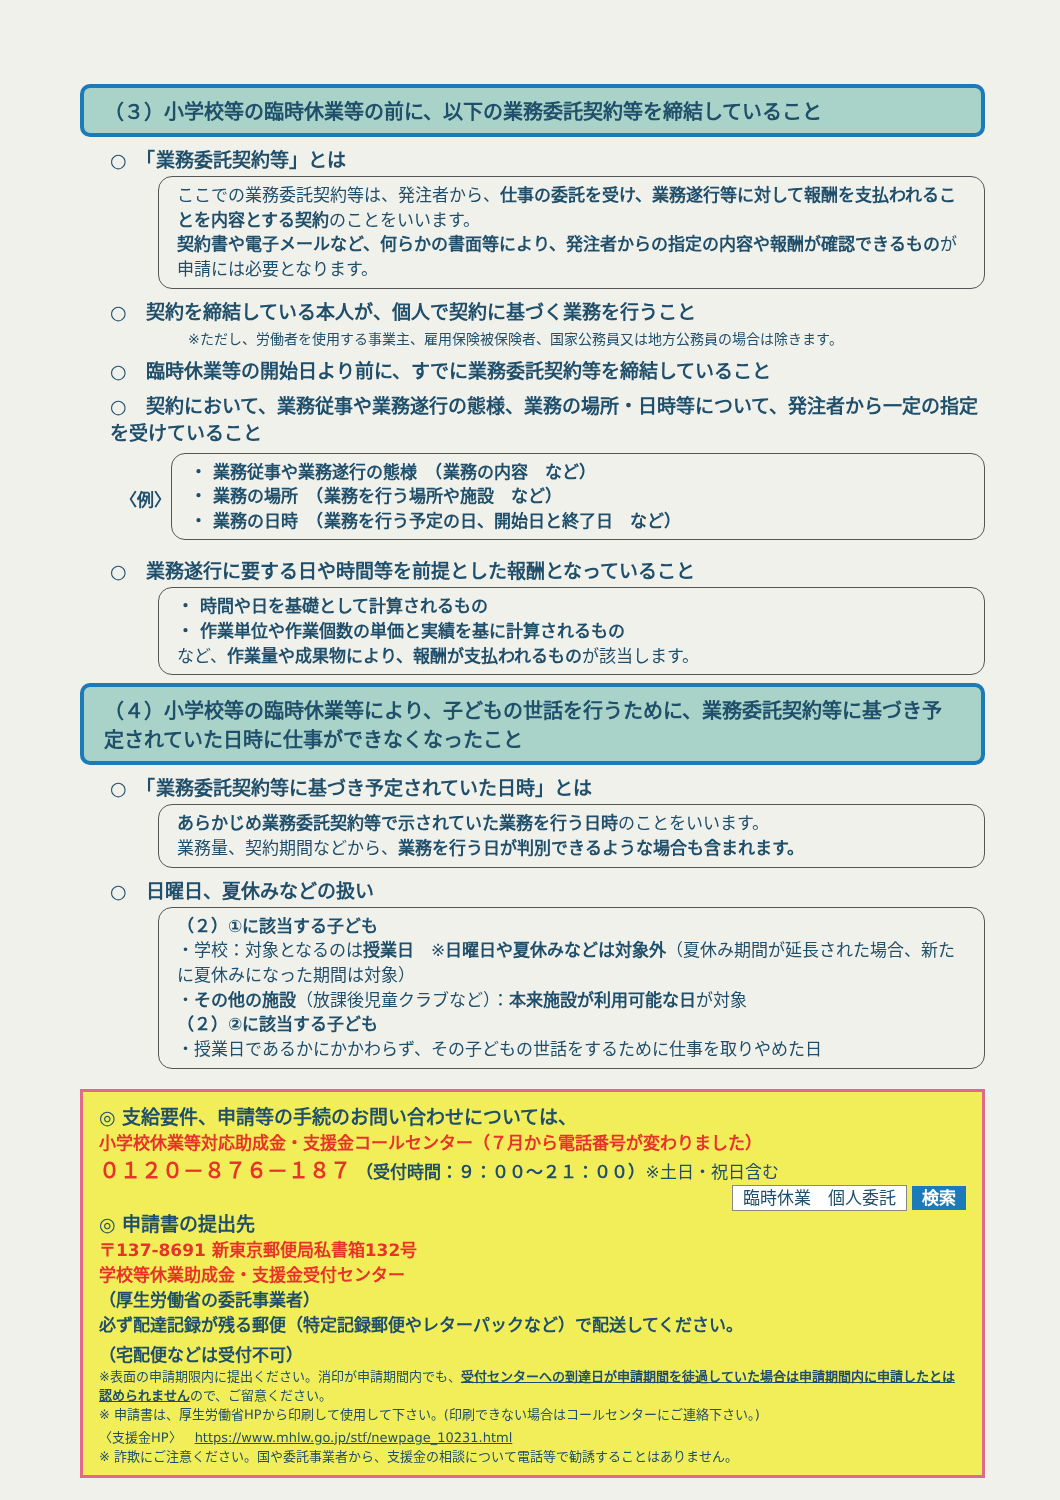（３）小学校等の臨時休業等の前に、以下の業務委託契約等を締結していること
○　「業務委託契約等」とは
ここでの業務委託契約等は、発注者から、仕事の委託を受け、業務遂行等に対して報酬を支払われることを内容とする契約のことをいいます。
契約書や電子メールなど、何らかの書面等により、発注者からの指定の内容や報酬が確認できるものが申請には必要となります。
○　契約を締結している本人が、個人で契約に基づく業務を行うこと
※ただし、労働者を使用する事業主、雇用保険被保険者、国家公務員又は地方公務員の場合は除きます。
○　臨時休業等の開始日より前に、すでに業務委託契約等を締結していること
○　契約において、業務従事や業務遂行の態様、業務の場所・日時等について、発注者から一定の指定を受けていること
〈例〉
・ 業務従事や業務遂行の態様　（業務の内容　など）
・ 業務の場所　（業務を行う場所や施設　など）
・ 業務の日時　（業務を行う予定の日、開始日と終了日　など）
○　業務遂行に要する日や時間等を前提とした報酬となっていること
・ 時間や日を基礎として計算されるもの
・ 作業単位や作業個数の単価と実績を基に計算されるもの
など、作業量や成果物により、報酬が支払われるものが該当します。
（４）小学校等の臨時休業等により、子どもの世話を行うために、業務委託契約等に基づき予定されていた日時に仕事ができなくなったこと
○　「業務委託契約等に基づき予定されていた日時」とは
あらかじめ業務委託契約等で示されていた業務を行う日時のことをいいます。
業務量、契約期間などから、業務を行う日が判別できるような場合も含まれます。
○　日曜日、夏休みなどの扱い
（２）①に該当する子ども
・学校：対象となるのは授業日　※日曜日や夏休みなどは対象外（夏休み期間が延長された場合、新たに夏休みになった期間は対象）
・その他の施設（放課後児童クラブなど）：本来施設が利用可能な日が対象
（２）②に該当する子ども
・授業日であるかにかかわらず、その子どもの世話をするために仕事を取りやめた日
◎ 支給要件、申請等の手続のお問い合わせについては、
小学校休業等対応助成金・支援金コールセンター（７月から電話番号が変わりました）
０１２０－８７６－１８７ （受付時間：９：００～２１：００）※土日・祝日含む
臨時休業　個人委託 検索
◎ 申請書の提出先
〒137-8691 新東京郵便局私書箱132号
学校等休業助成金・支援金受付センター
（厚生労働省の委託事業者）
必ず配達記録が残る郵便（特定記録郵便やレターパックなど）で配送してください。
（宅配便などは受付不可）
※表面の申請期限内に提出ください。消印が申請期間内でも、受付センターへの到達日が申請期間を徒過していた場合は申請期間内に申請したとは認められませんので、ご留意ください。
※ 申請書は、厚生労働省HPから印刷して使用して下さい。(印刷できない場合はコールセンターにご連絡下さい。)
〈支援金HP〉　https://www.mhlw.go.jp/stf/newpage_10231.html
※ 詐欺にご注意ください。国や委託事業者から、支援金の相談について電話等で勧誘することはありません。